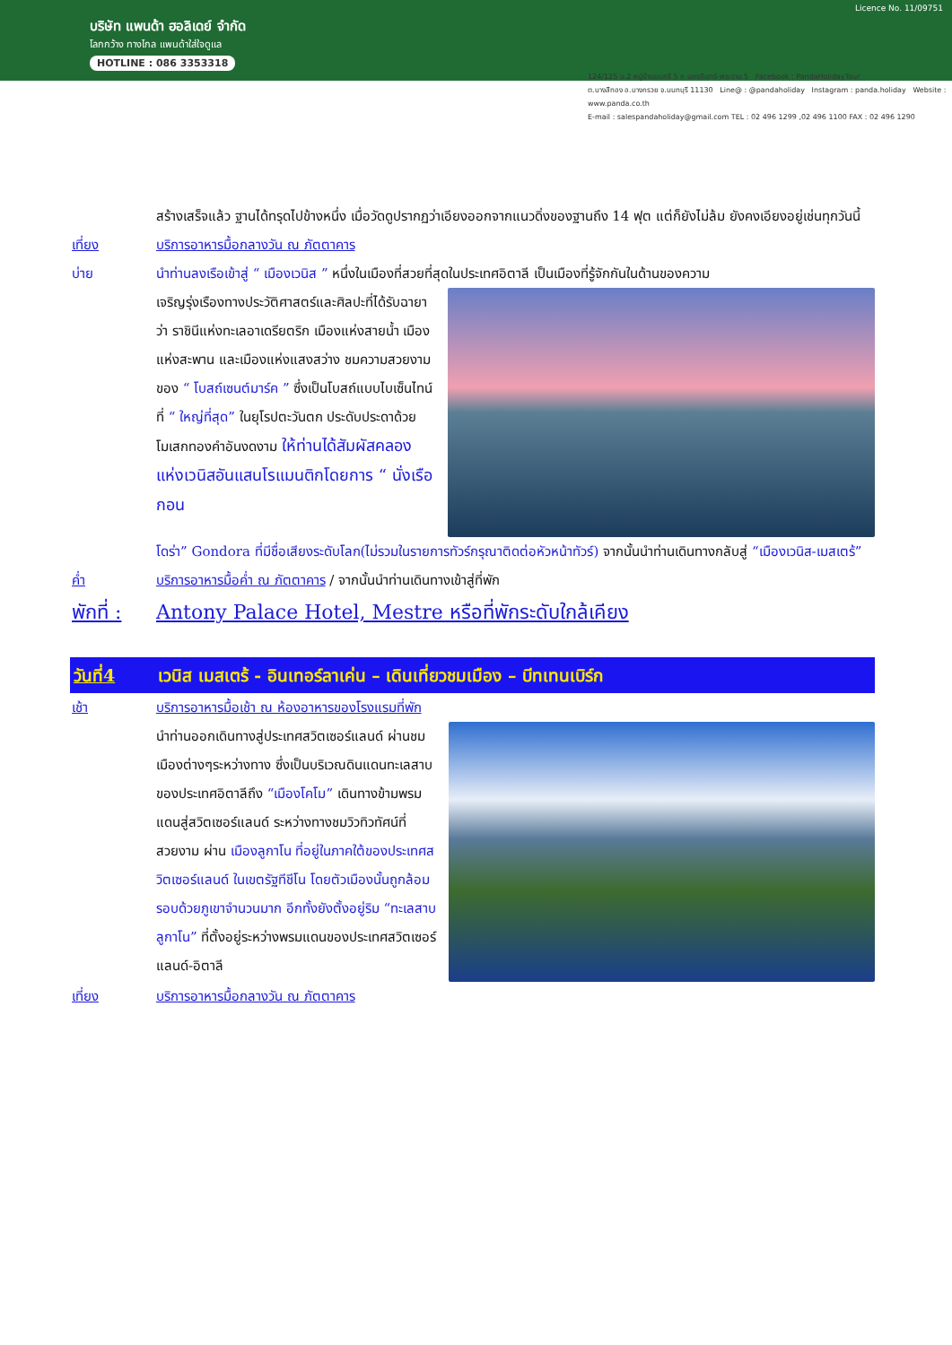Licence No. 11/09751
บริษัท แพนด้า ฮอลิเดย์ จำกัด
โลกกว้าง ทางไกล แพนด้าใส่ใจดูแล
HOTLINE : 086 3353318
124/125 ม.2 หมู่บ้านนนทรี 5 ถ.นครอินทร์-พระราม 5 Facebook : PandaHolidayTour
ต.บางสีทอง อ.บางกรวย จ.นนทบุรี 11130 Line@ : @pandaholiday Instagram : panda.holiday Website : www.panda.co.th
E-mail : salespandaholiday@gmail.com TEL : 02 496 1299 ,02 496 1100 FAX : 02 496 1290
สร้างเสร็จแล้ว ฐานได้ทรุดไปข้างหนึ่ง เมื่อวัดดูปรากฏว่าเอียงออกจากแนวดิ่งของฐานถึง 14 ฟุต แต่ก็ยังไม่ล้ม ยังคงเอียงอยู่เช่นทุกวันนี้
เที่ยง บริการอาหารมื้อกลางวัน ณ ภัตตาคาร
บ่าย นำท่านลงเรือเข้าสู่ “ เมืองเวนิส ” หนึ่งในเมืองที่สวยที่สุดในประเทศอิตาลี เป็นเมืองที่รู้จักกันในด้านของความ
เจริญรุ่งเรืองทางประวัติศาสตร์และศิลปะที่ได้รับฉายาว่า ราชินีแห่งทะเลอาเดรียตริก เมืองแห่งสายน้ำ เมืองแห่งสะพาน และเมืองแห่งแสงสว่าง ชมความสวยงามของ “ โบสถ์เซนต์มาร์ค ” ซึ่งเป็นโบสถ์แบบไบเซ็นไทน์ที่ “ ใหญ่ที่สุด” ในยุโรปตะวันตก ประดับประดาด้วยโมเสกทองคำอันงดงาม ให้ท่านได้สัมผัสคลองแห่งเวนิสอันแสนโรแมนติกโดยการ “ นั่งเรือกอน
โดร่า” Gondora ที่มีชื่อเสียงระดับโลก(ไม่รวมในรายการทัวร์กรุณาติดต่อหัวหน้าทัวร์) จากนั้นนำท่านเดินทางกลับสู่ “เมืองเวนิส-เมสเตร้”
ค่ำ บริการอาหารมื้อค่ำ ณ ภัตตาคาร / จากนั้นนำท่านเดินทางเข้าสู่ที่พัก
พักที่ : Antony Palace Hotel, Mestre หรือที่พักระดับใกล้เคียง
วันที่4 เวนิส เมสเตร้ - อินเทอร์ลาเค่น – เดินเที่ยวชมเมือง – บีทเทนเบิร์ก
เช้า บริการอาหารมื้อเช้า ณ ห้องอาหารของโรงแรมที่พัก
นำท่านออกเดินทางสู่ประเทศสวิตเซอร์แลนด์ ผ่านชมเมืองต่างๆระหว่างทาง ซึ่งเป็นบริเวณดินแดนทะเลสาบของประเทศอิตาลีถึง “เมืองโคโม” เดินทางข้ามพรมแดนสู่สวิตเซอร์แลนด์ ระหว่างทางชมวิวทิวทัศน์ที่สวยงาม ผ่าน เมืองลูกาโน ที่อยู่ในภาคใต้ของประเทศสวิตเซอร์แลนด์ ในเขตรัฐทีชีโน โดยตัวเมืองนั้นถูกล้อมรอบด้วยภูเขาจำนวนมาก อีกทั้งยังตั้งอยู่ริม “ทะเลสาบลูกาโน” ที่ตั้งอยู่ระหว่างพรมแดนของประเทศสวิตเซอร์แลนด์-อิตาลี
เที่ยง บริการอาหารมื้อกลางวัน ณ ภัตตาคาร